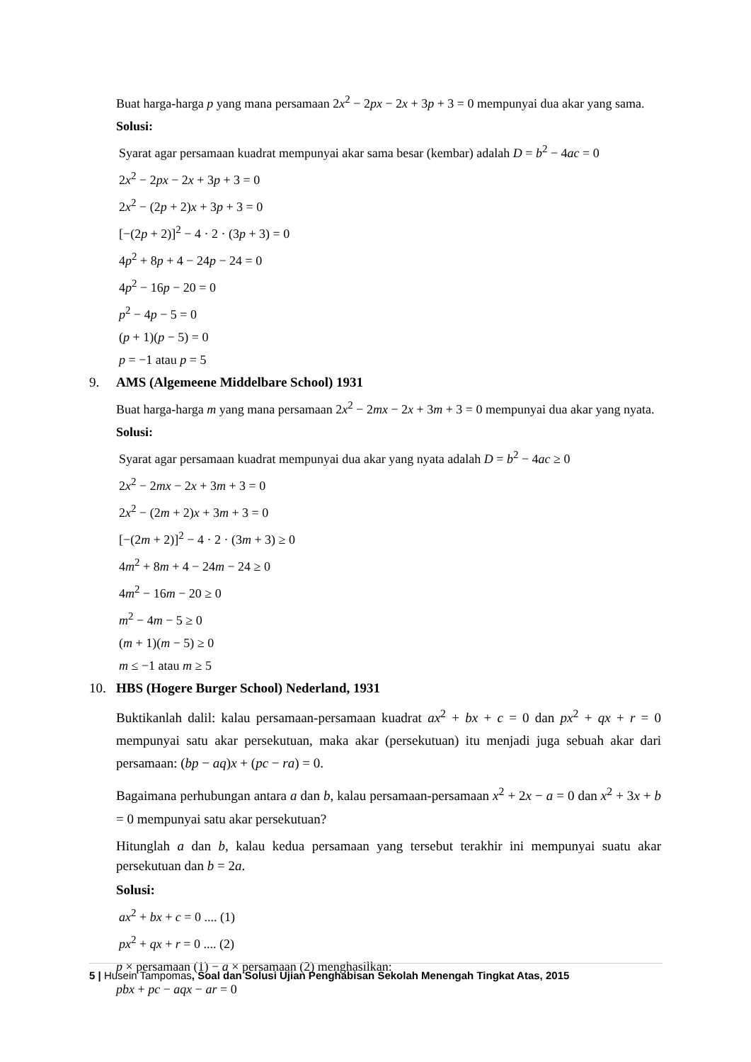Buat harga-harga p yang mana persamaan 2x<sup>2</sup> − 2px − 2x + 3p + 3 = 0 mempunyai dua akar yang sama.
Solusi:
Syarat agar persamaan kuadrat mempunyai akar sama besar (kembar) adalah D = b<sup>2</sup> − 4ac = 0
2x<sup>2</sup> − 2px − 2x + 3p + 3 = 0
2x<sup>2</sup> − (2p + 2)x + 3p + 3 = 0
[−(2p + 2)]<sup>2</sup> − 4 · 2 · (3p + 3) = 0
4p<sup>2</sup> + 8p + 4 − 24p − 24 = 0
4p<sup>2</sup> − 16p − 20 = 0
p<sup>2</sup> − 4p − 5 = 0
(p + 1)(p − 5) = 0
p = −1 atau p = 5
9. AMS (Algemeene Middelbare School) 1931
Buat harga-harga m yang mana persamaan 2x<sup>2</sup> − 2mx − 2x + 3m + 3 = 0 mempunyai dua akar yang nyata.
Solusi:
Syarat agar persamaan kuadrat mempunyai dua akar yang nyata adalah D = b<sup>2</sup> − 4ac ≥ 0
2x<sup>2</sup> − 2mx − 2x + 3m + 3 = 0
2x<sup>2</sup> − (2m + 2)x + 3m + 3 = 0
[−(2m + 2)]<sup>2</sup> − 4 · 2 · (3m + 3) ≥ 0
4m<sup>2</sup> + 8m + 4 − 24m − 24 ≥ 0
4m<sup>2</sup> − 16m − 20 ≥ 0
m<sup>2</sup> − 4m − 5 ≥ 0
(m + 1)(m − 5) ≥ 0
m ≤ −1 atau m ≥ 5
10. HBS (Hogere Burger School) Nederland, 1931
Buktikanlah dalil: kalau persamaan-persamaan kuadrat ax<sup>2</sup> + bx + c = 0 dan px<sup>2</sup> + qx + r = 0 mempunyai satu akar persekutuan, maka akar (persekutuan) itu menjadi juga sebuah akar dari persamaan: (bp − aq)x + (pc − ra) = 0.
Bagaimana perhubungan antara a dan b, kalau persamaan-persamaan x<sup>2</sup> + 2x − a = 0 dan x<sup>2</sup> + 3x + b = 0 mempunyai satu akar persekutuan?
Hitunglah a dan b, kalau kedua persamaan yang tersebut terakhir ini mempunyai suatu akar persekutuan dan b = 2a.
Solusi:
ax<sup>2</sup> + bx + c = 0 .... (1)
px<sup>2</sup> + qx + r = 0 .... (2)
p × persamaan (1) − a × persamaan (2) menghasilkan:
pbx + pc − aqx − ar = 0
5 | Husein Tampomas, Soal dan Solusi Ujian Penghabisan Sekolah Menengah Tingkat Atas, 2015